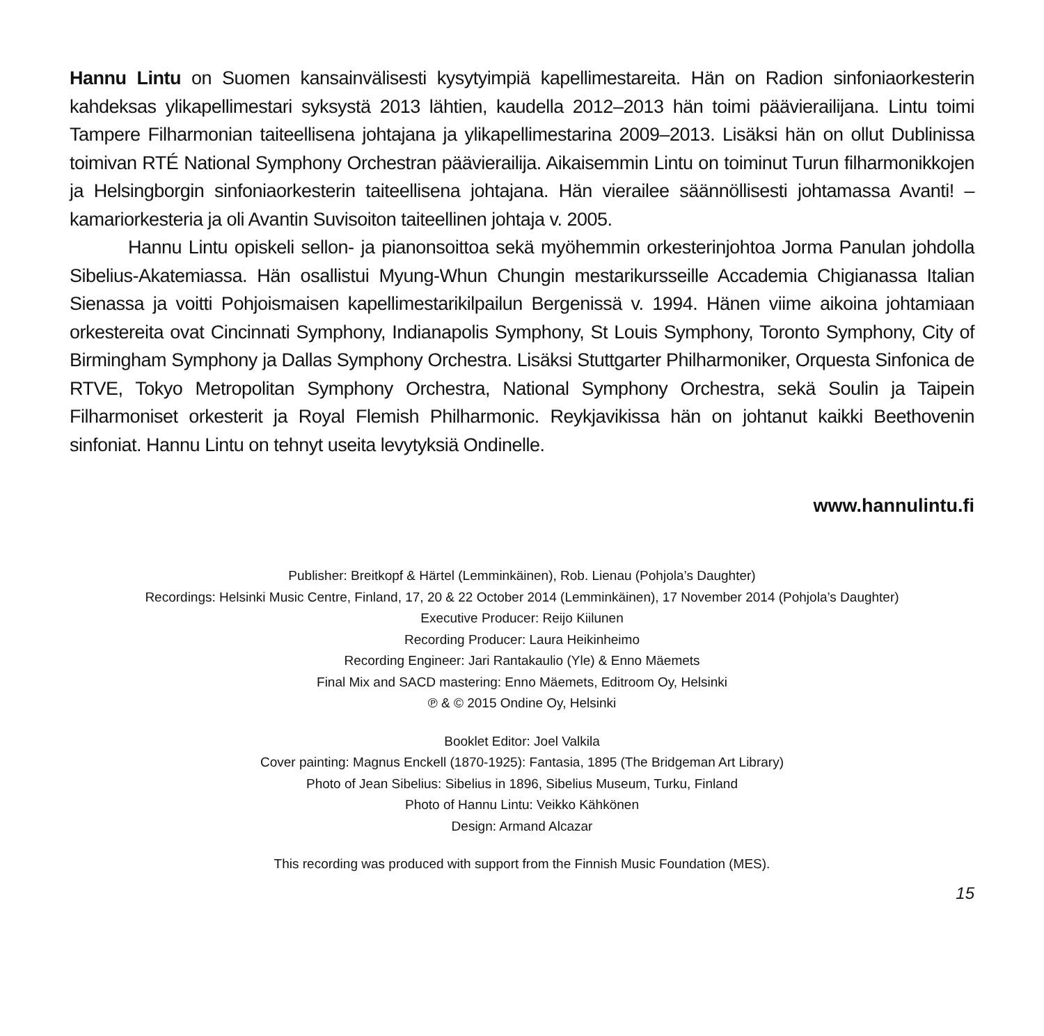Hannu Lintu on Suomen kansainvälisesti kysytyimpiä kapellimestareita. Hän on Radion sinfoniaorkesterin kahdeksas ylikapellimestari syksystä 2013 lähtien, kaudella 2012–2013 hän toimi päävierailijana. Lintu toimi Tampere Filharmonian taiteellisena johtajana ja ylikapellimestarina 2009–2013. Lisäksi hän on ollut Dublinissa toimivan RTÉ National Symphony Orchestran päävierailija. Aikaisemmin Lintu on toiminut Turun filharmonikkojen ja Helsingborgin sinfoniaorkesterin taiteellisena johtajana. Hän vierailee säännöllisesti johtamassa Avanti! –kamariorkesteria ja oli Avantin Suvisoiton taiteellinen johtaja v. 2005.
Hannu Lintu opiskeli sellon- ja pianonsoittoa sekä myöhemmin orkesterinjohtoa Jorma Panulan johdolla Sibelius-Akatemiassa. Hän osallistui Myung-Whun Chungin mestarikursseille Accademia Chigianassa Italian Sienassa ja voitti Pohjoismaisen kapellimestarikilpailun Bergenissä v. 1994. Hänen viime aikoina johtamiaan orkestereita ovat Cincinnati Symphony, Indianapolis Symphony, St Louis Symphony, Toronto Symphony, City of Birmingham Symphony ja Dallas Symphony Orchestra. Lisäksi Stuttgarter Philharmoniker, Orquesta Sinfonica de RTVE, Tokyo Metropolitan Symphony Orchestra, National Symphony Orchestra, sekä Soulin ja Taipein Filharmoniset orkesterit ja Royal Flemish Philharmonic. Reykjavikissa hän on johtanut kaikki Beethovenin sinfoniat. Hannu Lintu on tehnyt useita levytyksiä Ondinelle.
www.hannulintu.fi
Publisher: Breitkopf & Härtel (Lemminkäinen), Rob. Lienau (Pohjola’s Daughter)
Recordings: Helsinki Music Centre, Finland, 17, 20 & 22 October 2014 (Lemminkäinen), 17 November 2014 (Pohjola’s Daughter)
Executive Producer: Reijo Kiilunen
Recording Producer: Laura Heikinheimo
Recording Engineer: Jari Rantakaulio (Yle) & Enno Mäemets
Final Mix and SACD mastering: Enno Mäemets, Editroom Oy, Helsinki
℗ & © 2015 Ondine Oy, Helsinki
Booklet Editor: Joel Valkila
Cover painting: Magnus Enckell (1870-1925): Fantasia, 1895 (The Bridgeman Art Library)
Photo of Jean Sibelius: Sibelius in 1896, Sibelius Museum, Turku, Finland
Photo of Hannu Lintu: Veikko Kähkönen
Design: Armand Alcazar
This recording was produced with support from the Finnish Music Foundation (MES).
15